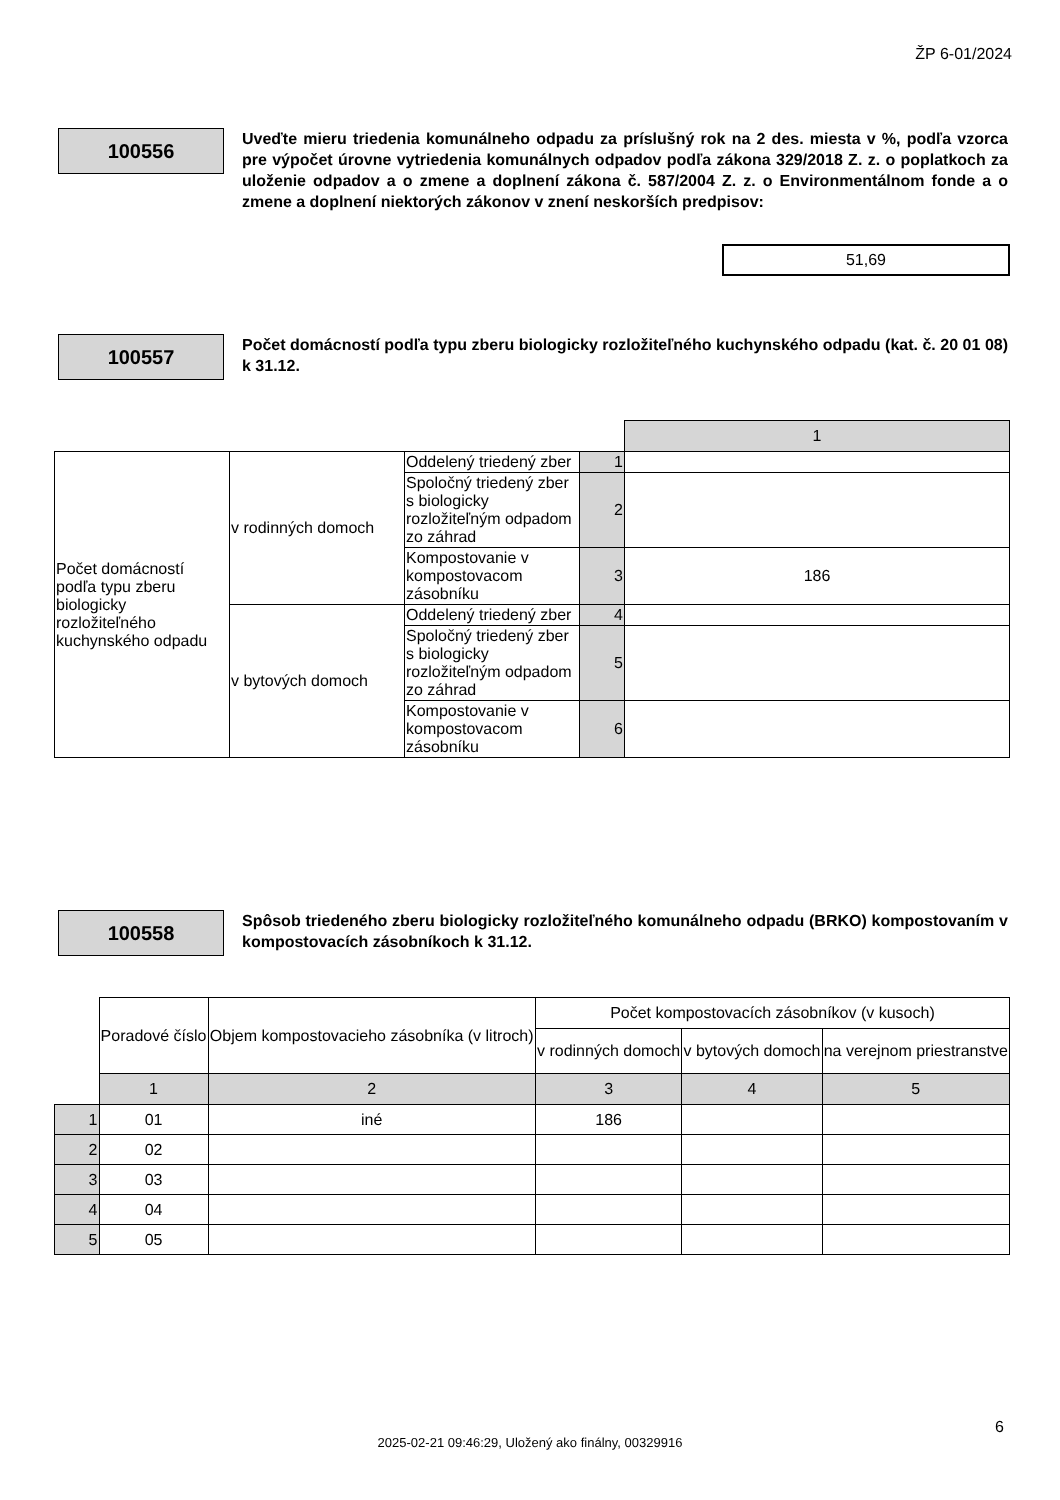ŽP 6-01/2024
100556
Uveďte mieru triedenia komunálneho odpadu za príslušný rok na 2 des. miesta v %, podľa vzorca pre výpočet úrovne vytriedenia komunálnych odpadov podľa zákona 329/2018 Z. z. o poplatkoch za uloženie odpadov a o zmene a doplnení zákona č. 587/2004 Z. z. o Environmentálnom fonde a o zmene a doplnení niektorých zákonov v znení neskorších predpisov:
51,69
100557
Počet domácností podľa typu zberu biologicky rozložiteľného kuchynského odpadu (kat. č. 20 01 08) k 31.12.
| | | | | 1 |
| Počet domácností podľa typu zberu biologicky rozložiteľného kuchynského odpadu | v rodinných domoch | Oddelený triedený zber | 1 | |
| | | Spoločný triedený zber s biologicky rozložiteľným odpadom zo záhrad | 2 | |
| | | Kompostovanie v kompostovacom zásobníku | 3 | 186 |
| | v bytových domoch | Oddelený triedený zber | 4 | |
| | | Spoločný triedený zber s biologicky rozložiteľným odpadom zo záhrad | 5 | |
| | | Kompostovanie v kompostovacom zásobníku | 6 | |
100558
Spôsob triedeného zberu biologicky rozložiteľného komunálneho odpadu (BRKO) kompostovaním v kompostovacích zásobníkoch k 31.12.
| | Poradové číslo | Objem kompostovacieho zásobníka (v litroch) | Počet kompostovacích zásobníkov (v kusoch) | | |
| | | | v rodinných domoch | v bytových domoch | na verejnom priestranstve |
| | 1 | 2 | 3 | 4 | 5 |
| 1 | 01 | iné | 186 | | |
| 2 | 02 | | | | |
| 3 | 03 | | | | |
| 4 | 04 | | | | |
| 5 | 05 | | | | |
6
2025-02-21 09:46:29, Uložený ako finálny, 00329916